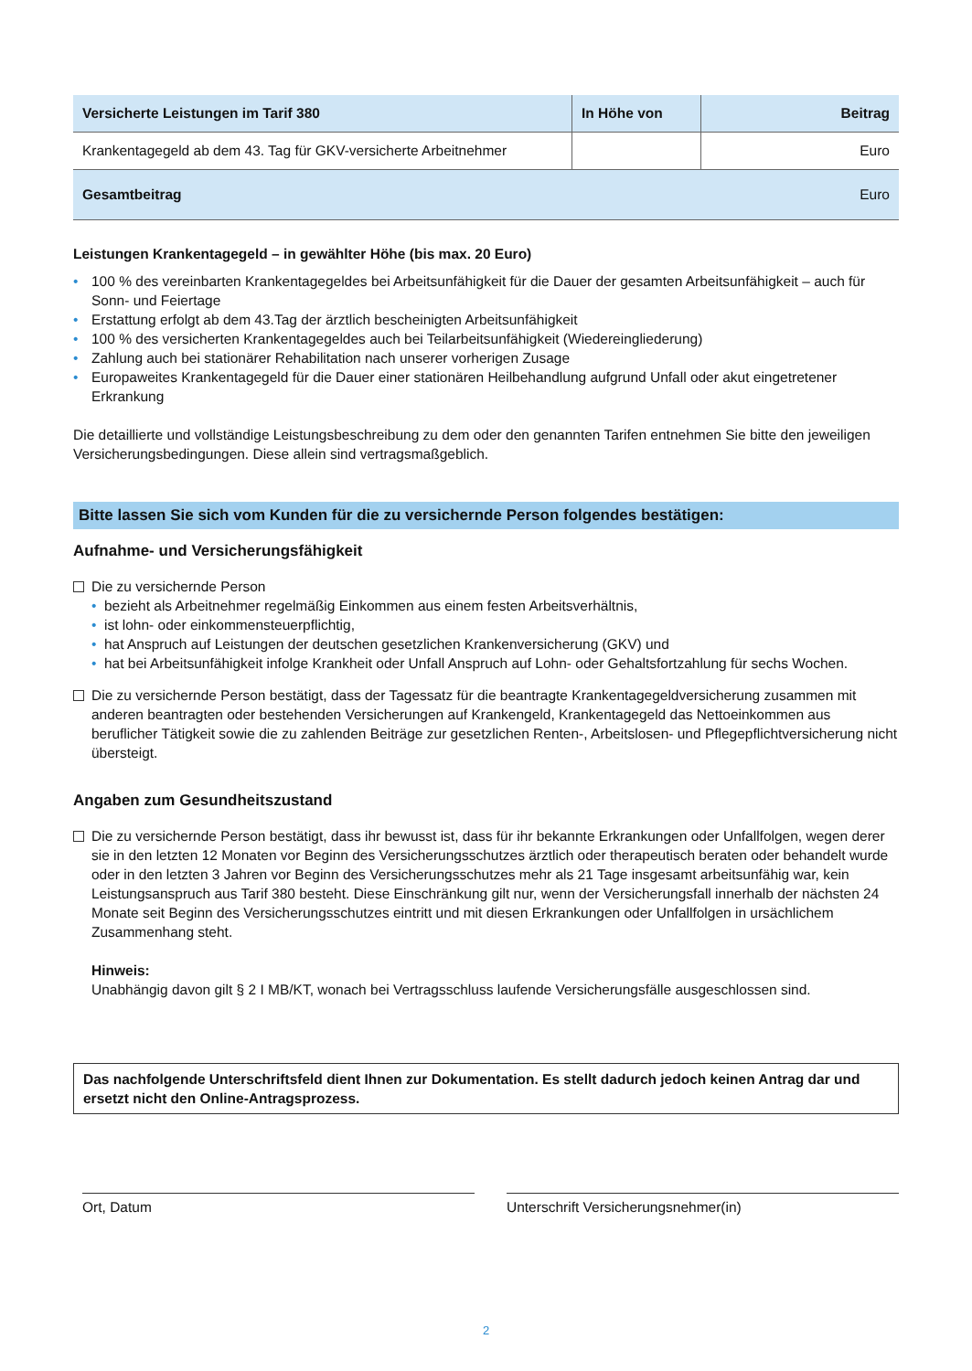| Versicherte Leistungen im Tarif 380 | In Höhe von | Beitrag |
| --- | --- | --- |
| Krankentagegeld ab dem 43. Tag für GKV-versicherte Arbeitnehmer | | Euro |
| Gesamtbeitrag | | Euro |
Leistungen Krankentagegeld – in gewählter Höhe (bis max. 20 Euro)
• 100 % des vereinbarten Krankentagegeldes bei Arbeitsunfähigkeit für die Dauer der gesamten Arbeitsunfähigkeit – auch für Sonn- und Feiertage
• Erstattung erfolgt ab dem 43.Tag der ärztlich bescheinigten Arbeitsunfähigkeit
• 100 % des versicherten Krankentagegeldes auch bei Teilarbeitsunfähigkeit (Wiedereingliederung)
• Zahlung auch bei stationärer Rehabilitation nach unserer vorherigen Zusage
• Europaweites Krankentagegeld für die Dauer einer stationären Heilbehandlung aufgrund Unfall oder akut eingetretener Erkrankung
Die detaillierte und vollständige Leistungsbeschreibung zu dem oder den genannten Tarifen entnehmen Sie bitte den jeweiligen Versicherungsbedingungen. Diese allein sind vertragsmaßgeblich.
Bitte lassen Sie sich vom Kunden für die zu versichernde Person folgendes bestätigen:
Aufnahme- und Versicherungsfähigkeit
Die zu versichernde Person
• bezieht als Arbeitnehmer regelmäßig Einkommen aus einem festen Arbeitsverhältnis,
• ist lohn- oder einkommensteuerpflichtig,
• hat Anspruch auf Leistungen der deutschen gesetzlichen Krankenversicherung (GKV) und
• hat bei Arbeitsunfähigkeit infolge Krankheit oder Unfall Anspruch auf Lohn- oder Gehaltsfortzahlung für sechs Wochen.
Die zu versichernde Person bestätigt, dass der Tagessatz für die beantragte Krankentagegeldversicherung zusammen mit anderen beantragten oder bestehenden Versicherungen auf Krankengeld, Krankentagegeld das Nettoeinkommen aus beruflicher Tätigkeit sowie die zu zahlenden Beiträge zur gesetzlichen Renten-, Arbeitslosen- und Pflegepflichtversicherung nicht übersteigt.
Angaben zum Gesundheitszustand
Die zu versichernde Person bestätigt, dass ihr bewusst ist, dass für ihr bekannte Erkrankungen oder Unfallfolgen, wegen derer sie in den letzten 12 Monaten vor Beginn des Versicherungsschutzes ärztlich oder therapeutisch beraten oder behandelt wurde oder in den letzten 3 Jahren vor Beginn des Versicherungsschutzes mehr als 21 Tage insgesamt arbeitsunfähig war, kein Leistungsanspruch aus Tarif 380 besteht. Diese Einschränkung gilt nur, wenn der Versicherungsfall innerhalb der nächsten 24 Monate seit Beginn des Versicherungsschutzes eintritt und mit diesen Erkrankungen oder Unfallfolgen in ursächlichem Zusammenhang steht.
Hinweis:
Unabhängig davon gilt § 2 I MB/KT, wonach bei Vertragsschluss laufende Versicherungsfälle ausgeschlossen sind.
Das nachfolgende Unterschriftsfeld dient Ihnen zur Dokumentation. Es stellt dadurch jedoch keinen Antrag dar und ersetzt nicht den Online-Antragsprozess.
Ort, Datum Unterschrift Versicherungsnehmer(in)
2